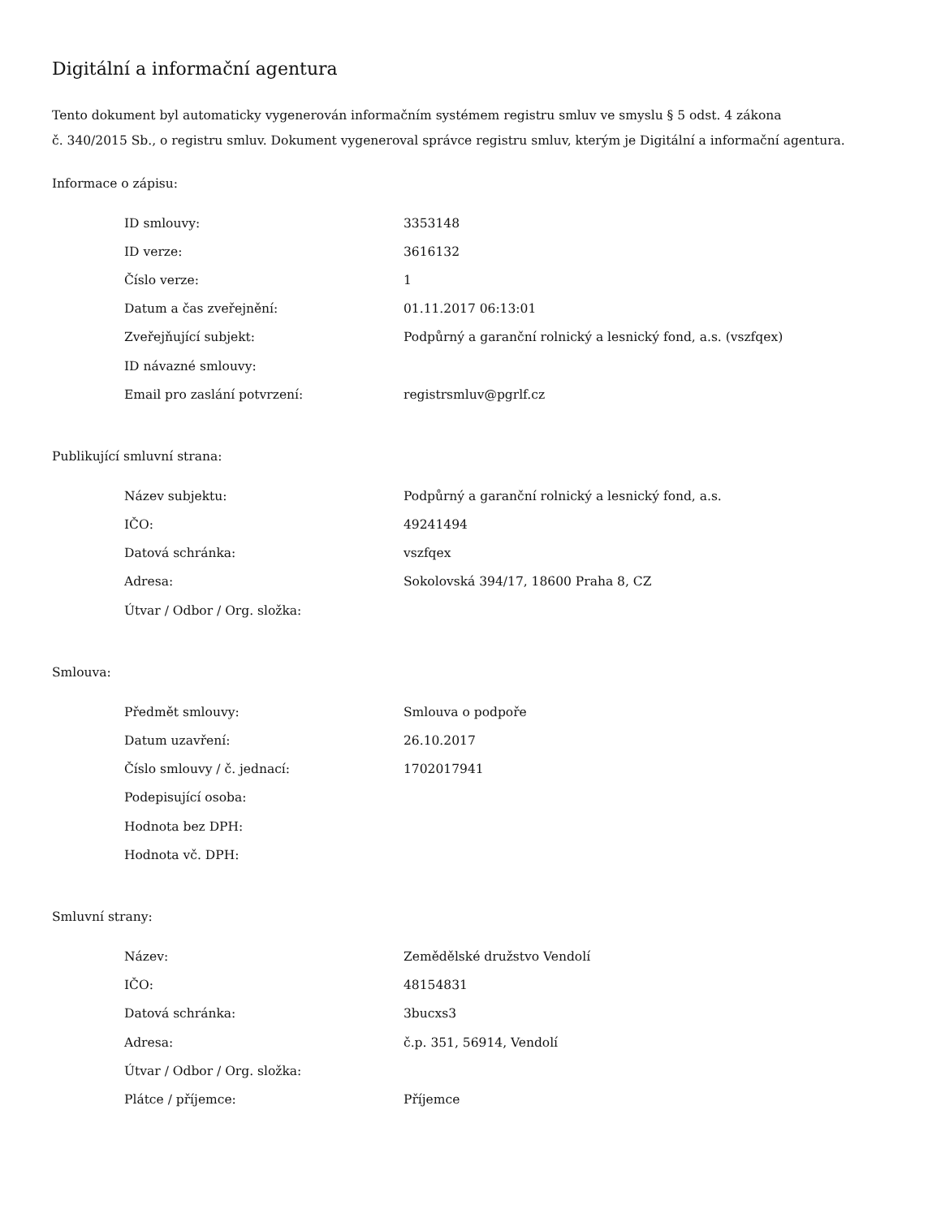Digitální a informační agentura
Tento dokument byl automaticky vygenerován informačním systémem registru smluv ve smyslu § 5 odst. 4 zákona
č. 340/2015 Sb., o registru smluv. Dokument vygeneroval správce registru smluv, kterým je Digitální a informační agentura.
Informace o zápisu:
| ID smlouvy: | 3353148 |
| ID verze: | 3616132 |
| Číslo verze: | 1 |
| Datum a čas zveřejnění: | 01.11.2017 06:13:01 |
| Zveřejňující subjekt: | Podpůrný a garanční rolnický a lesnický fond, a.s. (vszfqex) |
| ID návazné smlouvy: | |
| Email pro zaslání potvrzení: | registrsmluv@pgrlf.cz |
Publikující smluvní strana:
| Název subjektu: | Podpůrný a garanční rolnický a lesnický fond, a.s. |
| IČO: | 49241494 |
| Datová schránka: | vszfqex |
| Adresa: | Sokolovská 394/17, 18600 Praha 8, CZ |
| Útvar / Odbor / Org. složka: | |
Smlouva:
| Předmět smlouvy: | Smlouva o podpoře |
| Datum uzavření: | 26.10.2017 |
| Číslo smlouvy / č. jednací: | 1702017941 |
| Podepisující osoba: | |
| Hodnota bez DPH: | |
| Hodnota vč. DPH: | |
Smluvní strany:
| Název: | Zemědělské družstvo Vendolí |
| IČO: | 48154831 |
| Datová schránka: | 3bucxs3 |
| Adresa: | č.p. 351, 56914, Vendolí |
| Útvar / Odbor / Org. složka: | |
| Plátce / příjemce: | Příjemce |